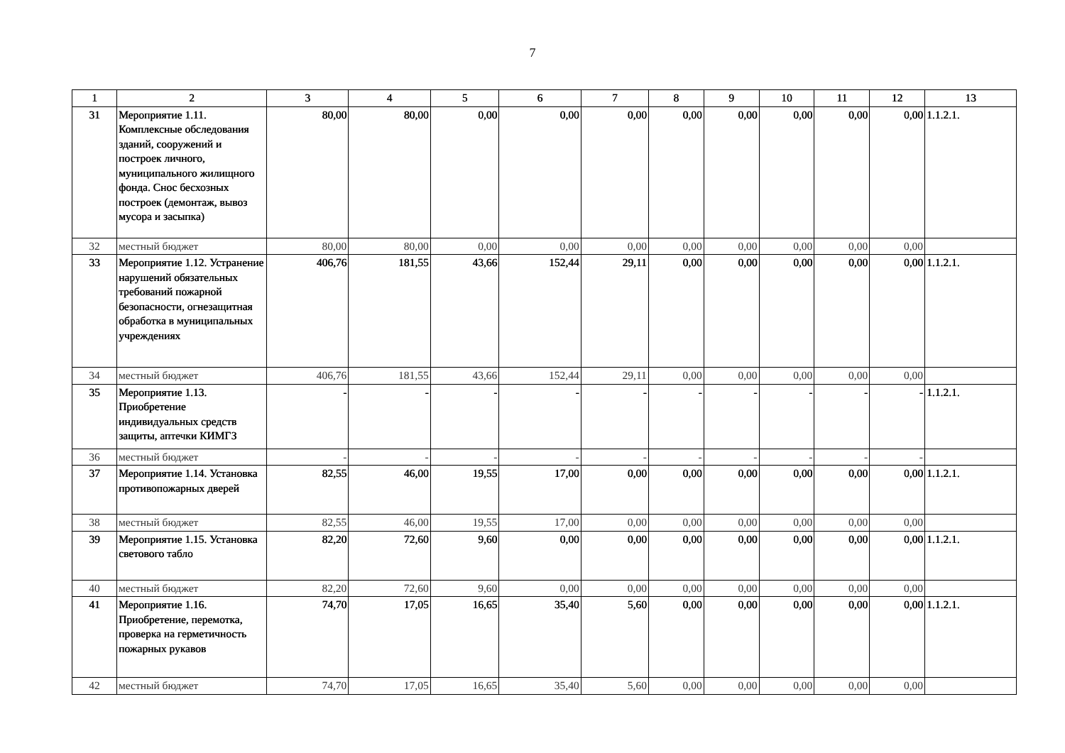7
| 1 | 2 | 3 | 4 | 5 | 6 | 7 | 8 | 9 | 10 | 11 | 12 | 13 |
| 31 | Мероприятие 1.11. Комплексные обследования зданий, сооружений и построек личного, муниципального жилищного фонда. Снос бесхозных построек (демонтаж, вывоз мусора и засыпка) | 80,00 | 80,00 | 0,00 | 0,00 | 0,00 | 0,00 | 0,00 | 0,00 | 0,00 | 0,00 | 1.1.2.1. |
| 32 | местный бюджет | 80,00 | 80,00 | 0,00 | 0,00 | 0,00 | 0,00 | 0,00 | 0,00 | 0,00 | 0,00 | |
| 33 | Мероприятие 1.12. Устранение нарушений обязательных требований пожарной безопасности, огнезащитная обработка в муниципальных учреждениях | 406,76 | 181,55 | 43,66 | 152,44 | 29,11 | 0,00 | 0,00 | 0,00 | 0,00 | 0,00 | 1.1.2.1. |
| 34 | местный бюджет | 406,76 | 181,55 | 43,66 | 152,44 | 29,11 | 0,00 | 0,00 | 0,00 | 0,00 | 0,00 | |
| 35 | Мероприятие 1.13. Приобретение индивидуальных средств защиты, аптечки КИМГЗ | - | - | - | - | - | - | - | - | - | - | 1.1.2.1. |
| 36 | местный бюджет | - | - | - | - | - | - | - | - | - | - | |
| 37 | Мероприятие 1.14. Установка противопожарных дверей | 82,55 | 46,00 | 19,55 | 17,00 | 0,00 | 0,00 | 0,00 | 0,00 | 0,00 | 0,00 | 1.1.2.1. |
| 38 | местный бюджет | 82,55 | 46,00 | 19,55 | 17,00 | 0,00 | 0,00 | 0,00 | 0,00 | 0,00 | 0,00 | |
| 39 | Мероприятие 1.15. Установка светового табло | 82,20 | 72,60 | 9,60 | 0,00 | 0,00 | 0,00 | 0,00 | 0,00 | 0,00 | 0,00 | 1.1.2.1. |
| 40 | местный бюджет | 82,20 | 72,60 | 9,60 | 0,00 | 0,00 | 0,00 | 0,00 | 0,00 | 0,00 | 0,00 | |
| 41 | Мероприятие 1.16. Приобретение, перемотка, проверка на герметичность пожарных рукавов | 74,70 | 17,05 | 16,65 | 35,40 | 5,60 | 0,00 | 0,00 | 0,00 | 0,00 | 0,00 | 1.1.2.1. |
| 42 | местный бюджет | 74,70 | 17,05 | 16,65 | 35,40 | 5,60 | 0,00 | 0,00 | 0,00 | 0,00 | 0,00 | |